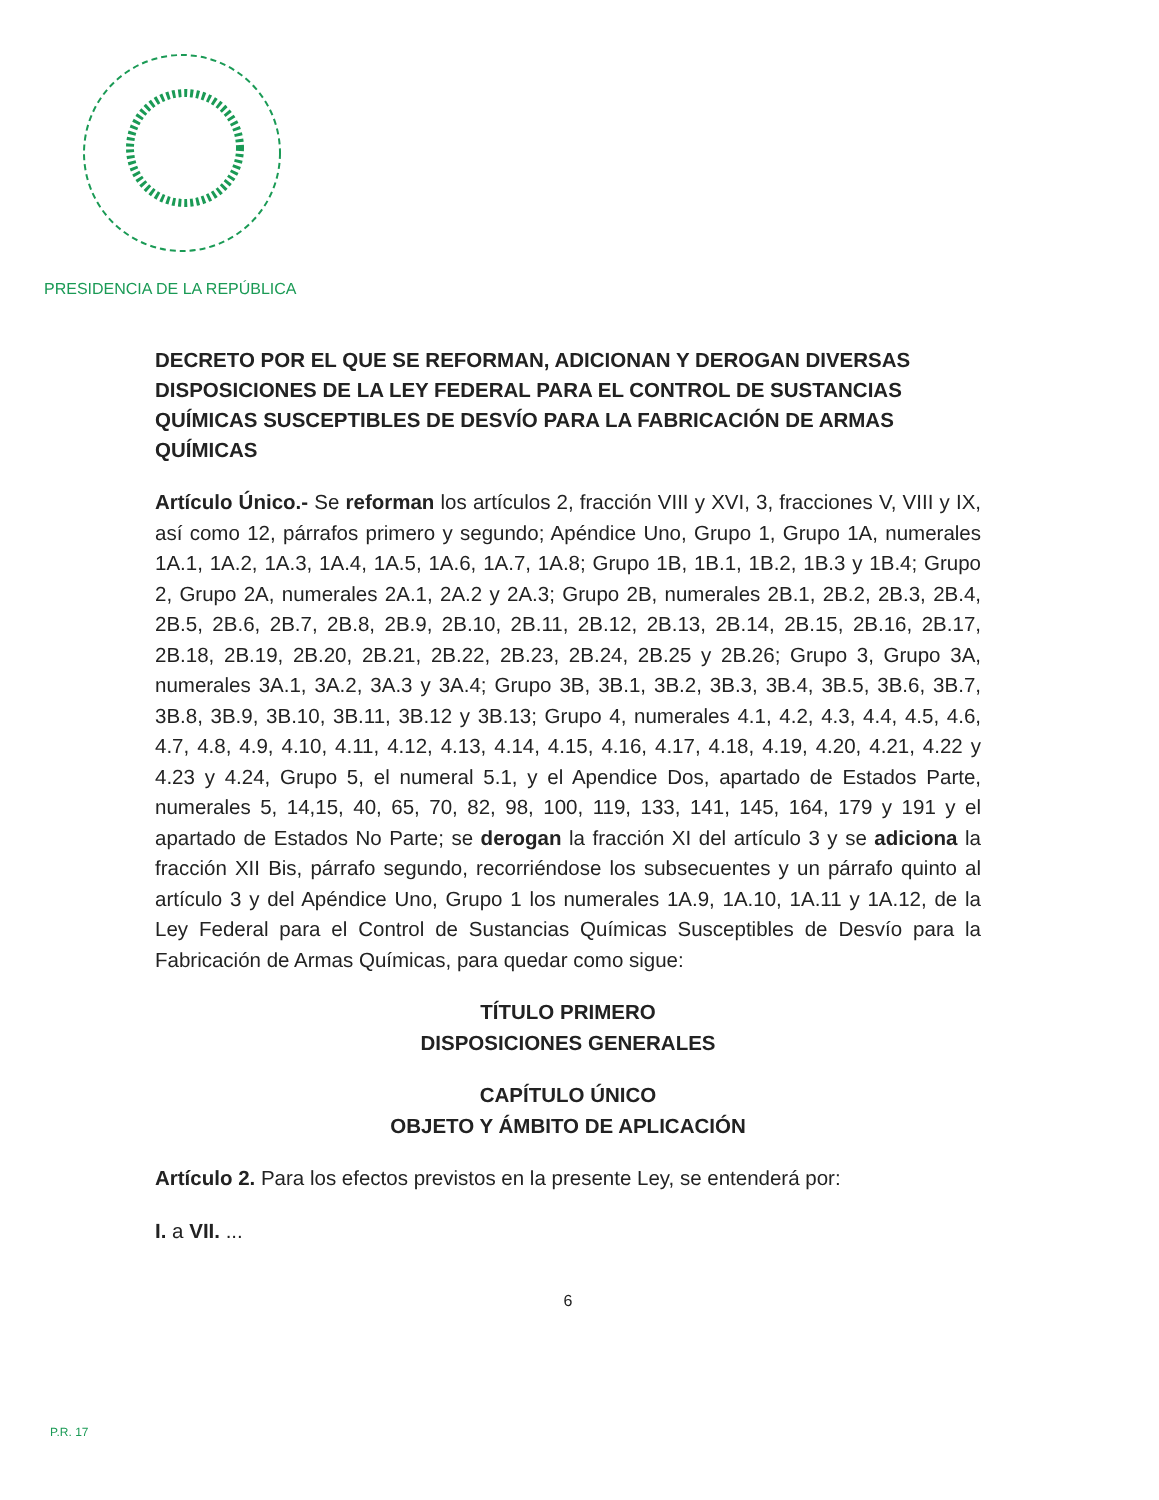PRESIDENCIA DE LA REPÚBLICA
DECRETO POR EL QUE SE REFORMAN, ADICIONAN Y DEROGAN DIVERSAS DISPOSICIONES DE LA LEY FEDERAL PARA EL CONTROL DE SUSTANCIAS QUÍMICAS SUSCEPTIBLES DE DESVÍO PARA LA FABRICACIÓN DE ARMAS QUÍMICAS
Artículo Único.- Se reforman los artículos 2, fracción VIII y XVI, 3, fracciones V, VIII y IX, así como 12, párrafos primero y segundo; Apéndice Uno, Grupo 1, Grupo 1A, numerales 1A.1, 1A.2, 1A.3, 1A.4, 1A.5, 1A.6, 1A.7, 1A.8; Grupo 1B, 1B.1, 1B.2, 1B.3 y 1B.4; Grupo 2, Grupo 2A, numerales 2A.1, 2A.2 y 2A.3; Grupo 2B, numerales 2B.1, 2B.2, 2B.3, 2B.4, 2B.5, 2B.6, 2B.7, 2B.8, 2B.9, 2B.10, 2B.11, 2B.12, 2B.13, 2B.14, 2B.15, 2B.16, 2B.17, 2B.18, 2B.19, 2B.20, 2B.21, 2B.22, 2B.23, 2B.24, 2B.25 y 2B.26; Grupo 3, Grupo 3A, numerales 3A.1, 3A.2, 3A.3 y 3A.4; Grupo 3B, 3B.1, 3B.2, 3B.3, 3B.4, 3B.5, 3B.6, 3B.7, 3B.8, 3B.9, 3B.10, 3B.11, 3B.12 y 3B.13; Grupo 4, numerales 4.1, 4.2, 4.3, 4.4, 4.5, 4.6, 4.7, 4.8, 4.9, 4.10, 4.11, 4.12, 4.13, 4.14, 4.15, 4.16, 4.17, 4.18, 4.19, 4.20, 4.21, 4.22 y 4.23 y 4.24, Grupo 5, el numeral 5.1, y el Apendice Dos, apartado de Estados Parte, numerales 5, 14,15, 40, 65, 70, 82, 98, 100, 119, 133, 141, 145, 164, 179 y 191 y el apartado de Estados No Parte; se derogan la fracción XI del artículo 3 y se adiciona la fracción XII Bis, párrafo segundo, recorriéndose los subsecuentes y un párrafo quinto al artículo 3 y del Apéndice Uno, Grupo 1 los numerales 1A.9, 1A.10, 1A.11 y 1A.12, de la Ley Federal para el Control de Sustancias Químicas Susceptibles de Desvío para la Fabricación de Armas Químicas, para quedar como sigue:
TÍTULO PRIMERO
DISPOSICIONES GENERALES
CAPÍTULO ÚNICO
OBJETO Y ÁMBITO DE APLICACIÓN
Artículo 2. Para los efectos previstos en la presente Ley, se entenderá por:
I. a VII. ...
6
P.R. 17